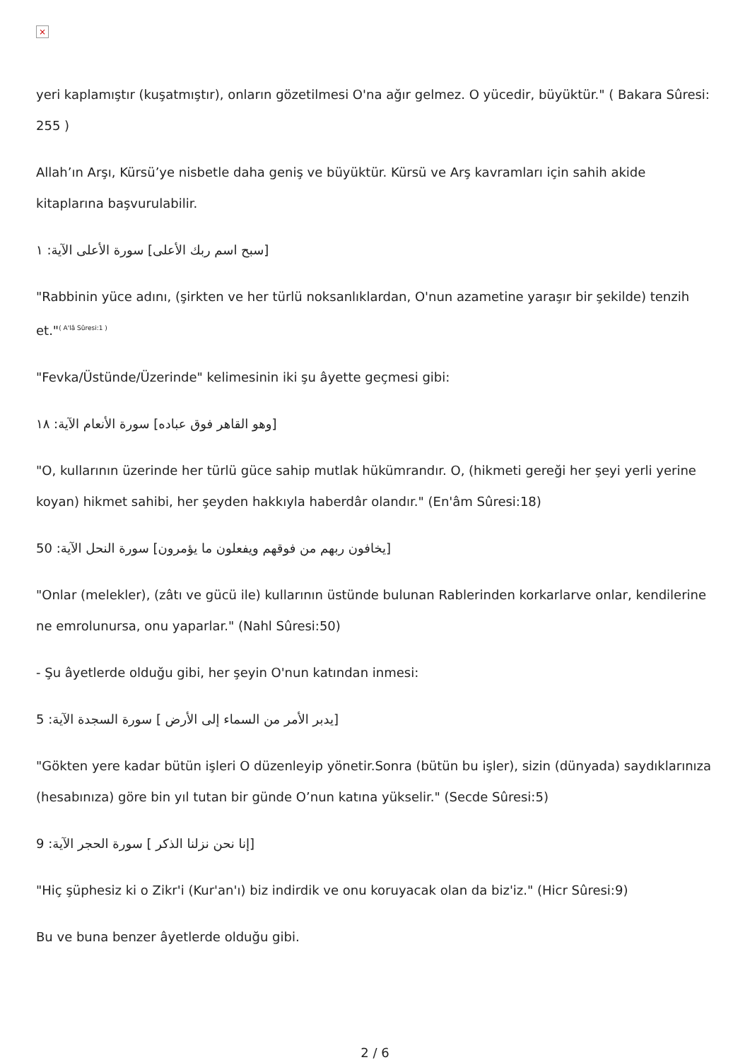×
yeri kaplamıştır (kuşatmıştır), onların gözetilmesi O'na ağır gelmez. O yücedir, büyüktür." ( Bakara Sûresi: 255 )
Allah’ın Arşı, Kürsü’ye nisbetle daha geniş ve büyüktür. Kürsü ve Arş kavramları için sahih akide kitaplarına başvurulabilir.
[سبح اسم ربك الأعلى] سورة الأعلى الآية: ١
"Rabbinin yüce adını, (şirkten ve her türlü noksanlıklardan, O'nun azametine yaraşır bir şekilde) tenzih et."<sup>( A'lâ Sûresi:1 )</sup>
"Fevka/Üstünde/Üzerinde" kelimesinin iki şu âyette geçmesi gibi:
[وهو القاهر فوق عباده] سورة الأنعام الآية: ١٨
"O, kullarının üzerinde her türlü güce sahip mutlak hükümrandır. O, (hikmeti gereği her şeyi yerli yerine koyan) hikmet sahibi, her şeyden hakkıyla haberdâr olandır." (En'âm Sûresi:18)
[يخافون ربهم من فوقهم ويفعلون ما يؤمرون] سورة النحل الآية: 50
"Onlar (melekler), (zâtı ve gücü ile) kullarının üstünde bulunan Rablerinden korkarlarve onlar, kendilerine ne emrolunursa, onu yaparlar." (Nahl Sûresi:50)
- Şu âyetlerde olduğu gibi, her şeyin O'nun katından inmesi:
[يدبر الأمر من السماء إلى الأرض ] سورة السجدة الآية: 5
"Gökten yere kadar bütün işleri O düzenleyip yönetir.Sonra (bütün bu işler), sizin (dünyada) saydıklarınıza (hesabınıza) göre bin yıl tutan bir günde O’nun katına yükselir." (Secde Sûresi:5)
[إنا نحن نزلنا الذكر ] سورة الحجر الآية: 9
"Hiç şüphesiz ki o Zikr'i (Kur'an'ı) biz indirdik ve onu koruyacak olan da biz'iz." (Hicr Sûresi:9)
Bu ve buna benzer âyetlerde olduğu gibi.
2 / 6